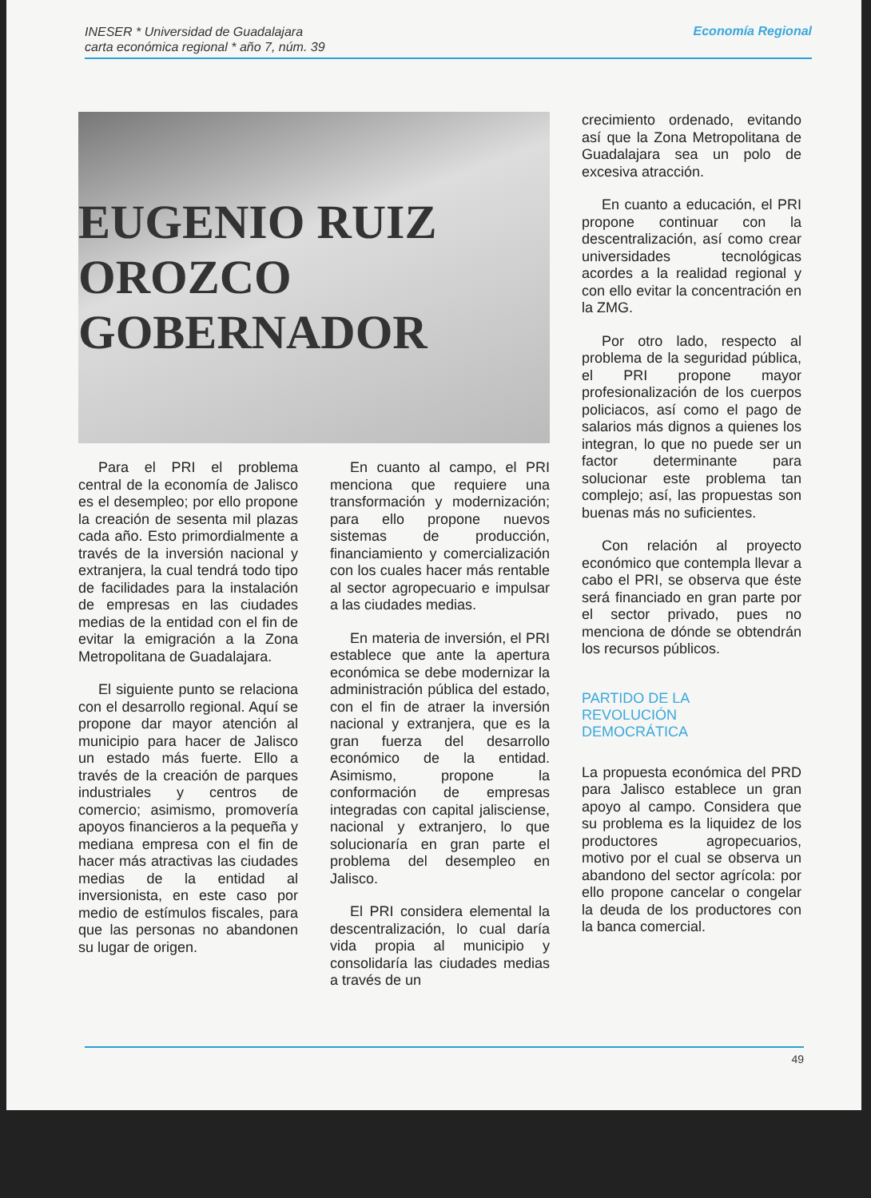INESER * Universidad de Guadalajara
carta económica regional * año 7, núm. 39
Economía Regional
EUGENIO RUIZ OROZCO GOBERNADOR
Para el PRI el problema central de la economía de Jalisco es el desempleo; por ello propone la creación de sesenta mil plazas cada año. Esto primordialmente a través de la inversión nacional y extranjera, la cual tendrá todo tipo de facilidades para la instalación de empresas en las ciudades medias de la entidad con el fin de evitar la emigración a la Zona Metropolitana de Guadalajara.
El siguiente punto se relaciona con el desarrollo regional. Aquí se propone dar mayor atención al municipio para hacer de Jalisco un estado más fuerte. Ello a través de la creación de parques industriales y centros de comercio; asimismo, promovería apoyos financieros a la pequeña y mediana empresa con el fin de hacer más atractivas las ciudades medias de la entidad al inversionista, en este caso por medio de estímulos fiscales, para que las personas no abandonen su lugar de origen.
En cuanto al campo, el PRI menciona que requiere una transformación y modernización; para ello propone nuevos sistemas de producción, financiamiento y comercialización con los cuales hacer más rentable al sector agropecuario e impulsar a las ciudades medias.
En materia de inversión, el PRI establece que ante la apertura económica se debe modernizar la administración pública del estado, con el fin de atraer la inversión nacional y extranjera, que es la gran fuerza del desarrollo económico de la entidad. Asimismo, propone la conformación de empresas integradas con capital jalisciense, nacional y extranjero, lo que solucionaría en gran parte el problema del desempleo en Jalisco.
El PRI considera elemental la descentralización, lo cual daría vida propia al municipio y consolidaría las ciudades medias a través de un
crecimiento ordenado, evitando así que la Zona Metropolitana de Guadalajara sea un polo de excesiva atracción.
En cuanto a educación, el PRI propone continuar con la descentralización, así como crear universidades tecnológicas acordes a la realidad regional y con ello evitar la concentración en la ZMG.
Por otro lado, respecto al problema de la seguridad pública, el PRI propone mayor profesionalización de los cuerpos policiacos, así como el pago de salarios más dignos a quienes los integran, lo que no puede ser un factor determinante para solucionar este problema tan complejo; así, las propuestas son buenas más no suficientes.
Con relación al proyecto económico que contempla llevar a cabo el PRI, se observa que éste será financiado en gran parte por el sector privado, pues no menciona de dónde se obtendrán los recursos públicos.
PARTIDO DE LA
REVOLUCIÓN
DEMOCRÁTICA
La propuesta económica del PRD para Jalisco establece un gran apoyo al campo. Considera que su problema es la liquidez de los productores agropecuarios, motivo por el cual se observa un abandono del sector agrícola: por ello propone cancelar o congelar la deuda de los productores con la banca comercial.
49